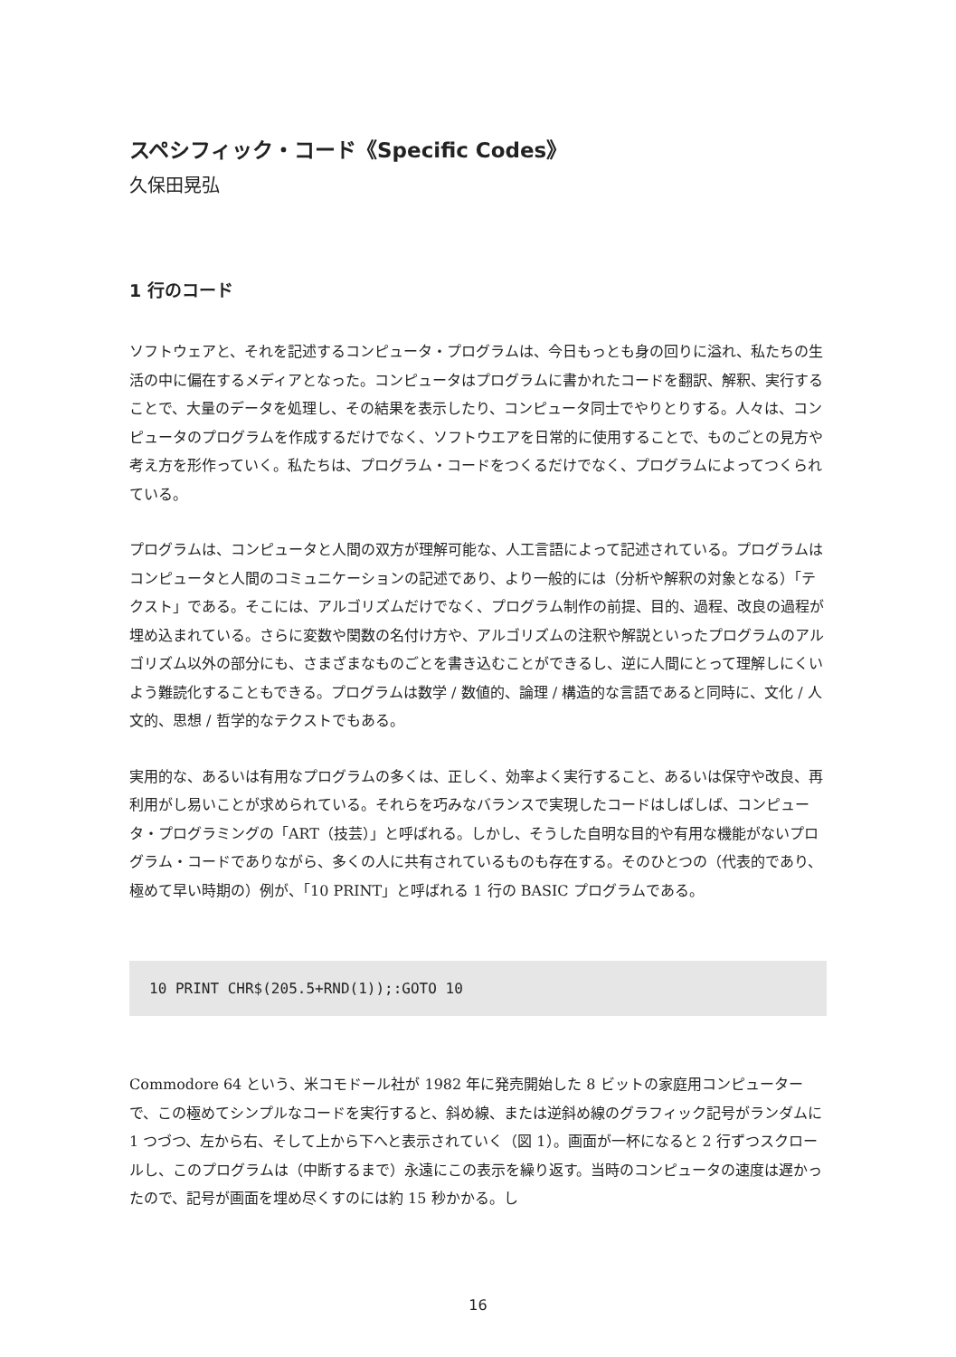スペシフィック・コード《Specific Codes》
久保田晃弘
1 行のコード
ソフトウェアと、それを記述するコンピュータ・プログラムは、今日もっとも身の回りに溢れ、私たちの生活の中に偏在するメディアとなった。コンピュータはプログラムに書かれたコードを翻訳、解釈、実行することで、大量のデータを処理し、その結果を表示したり、コンピュータ同士でやりとりする。人々は、コンピュータのプログラムを作成するだけでなく、ソフトウエアを日常的に使用することで、ものごとの見方や考え方を形作っていく。私たちは、プログラム・コードをつくるだけでなく、プログラムによってつくられている。
プログラムは、コンピュータと人間の双方が理解可能な、人工言語によって記述されている。プログラムはコンピュータと人間のコミュニケーションの記述であり、より一般的には（分析や解釈の対象となる）「テクスト」である。そこには、アルゴリズムだけでなく、プログラム制作の前提、目的、過程、改良の過程が埋め込まれている。さらに変数や関数の名付け方や、アルゴリズムの注釈や解説といったプログラムのアルゴリズム以外の部分にも、さまざまなものごとを書き込むことができるし、逆に人間にとって理解しにくいよう難読化することもできる。プログラムは数学 / 数値的、論理 / 構造的な言語であると同時に、文化 / 人文的、思想 / 哲学的なテクストでもある。
実用的な、あるいは有用なプログラムの多くは、正しく、効率よく実行すること、あるいは保守や改良、再利用がし易いことが求められている。それらを巧みなバランスで実現したコードはしばしば、コンピュータ・プログラミングの「ART（技芸）」と呼ばれる。しかし、そうした自明な目的や有用な機能がないプログラム・コードでありながら、多くの人に共有されているものも存在する。そのひとつの（代表的であり、極めて早い時期の）例が、「10 PRINT」と呼ばれる 1 行の BASIC プログラムである。
10 PRINT CHR$(205.5+RND(1));:GOTO 10
Commodore 64 という、米コモドール社が 1982 年に発売開始した 8 ビットの家庭用コンピューターで、この極めてシンプルなコードを実行すると、斜め線、または逆斜め線のグラフィック記号がランダムに 1 つづつ、左から右、そして上から下へと表示されていく（図 1）。画面が一杯になると 2 行ずつスクロールし、このプログラムは（中断するまで）永遠にこの表示を繰り返す。当時のコンピュータの速度は遅かったので、記号が画面を埋め尽くすのには約 15 秒かかる。し
16